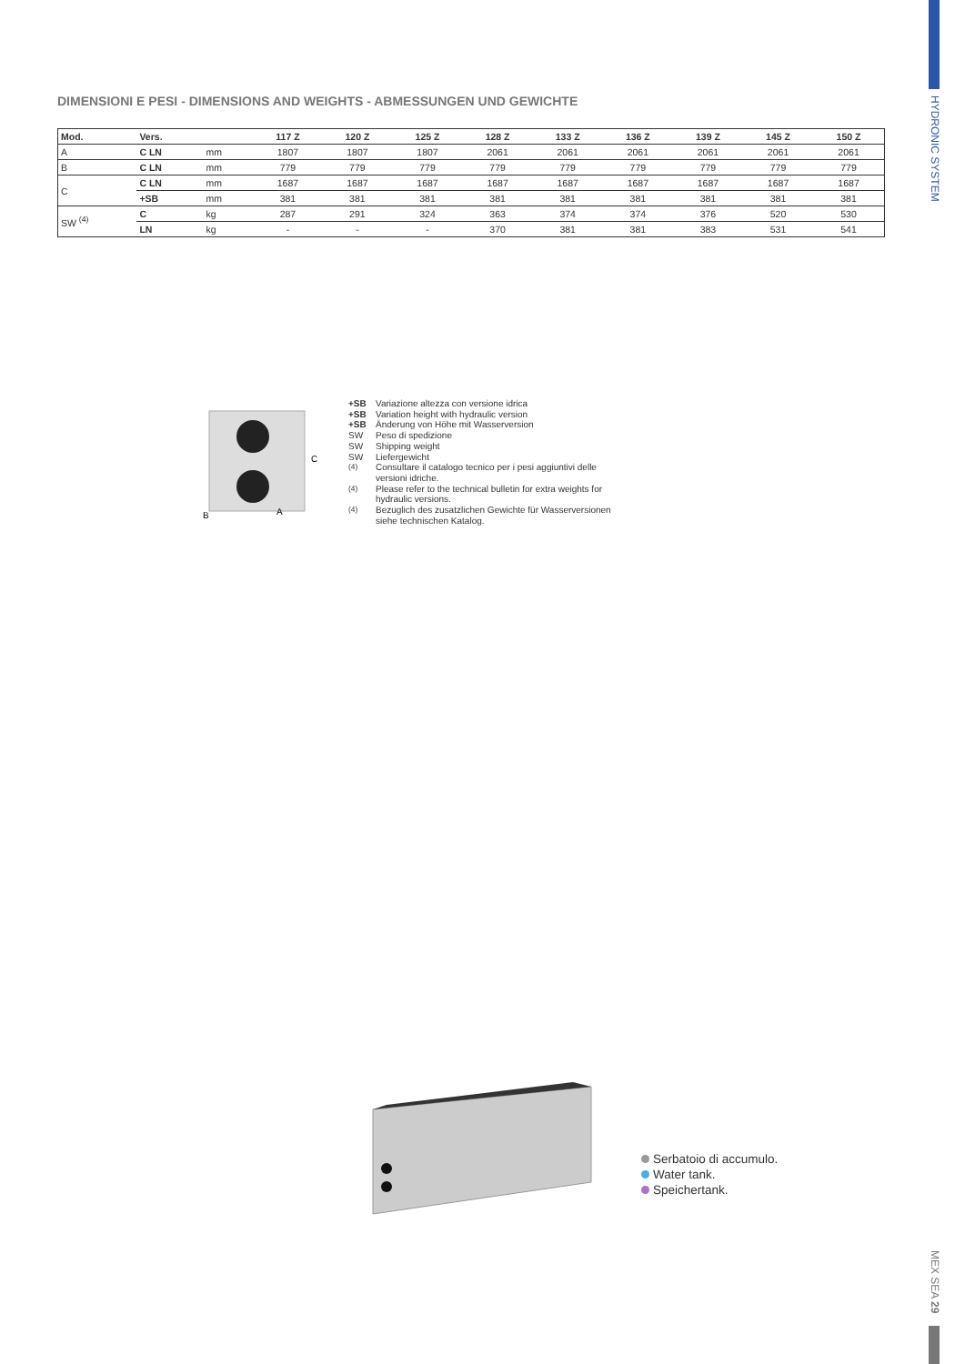HYDRONIC SYSTEM
DIMENSIONI E PESI - DIMENSIONS AND WEIGHTS - ABMESSUNGEN UND GEWICHTE
| Mod. | Vers. | | 117 Z | 120 Z | 125 Z | 128 Z | 133 Z | 136 Z | 139 Z | 145 Z | 150 Z |
| --- | --- | --- | --- | --- | --- | --- | --- | --- | --- | --- | --- |
| A | C LN | mm | 1807 | 1807 | 1807 | 2061 | 2061 | 2061 | 2061 | 2061 | 2061 |
| B | C LN | mm | 779 | 779 | 779 | 779 | 779 | 779 | 779 | 779 | 779 |
| C | C LN | mm | 1687 | 1687 | 1687 | 1687 | 1687 | 1687 | 1687 | 1687 | 1687 |
| | +SB | mm | 381 | 381 | 381 | 381 | 381 | 381 | 381 | 381 | 381 |
| SW <sup>(4)</sup> | C | kg | 287 | 291 | 324 | 363 | 374 | 374 | 376 | 520 | 530 |
| | LN | kg | - | - | - | 370 | 381 | 381 | 383 | 531 | 541 |
C
B
A
+SB Variazione altezza con versione idrica +SB Variation height with hydraulic version +SB Änderung von Höhe mit Wasserversion SW Peso di spedizione SW Shipping weight SW Liefergewicht <sup>(4)</sup> Consultare il catalogo tecnico per i pesi aggiuntivi delle versioni idriche. <sup>(4)</sup> Please refer to the technical bulletin for extra weights for hydraulic versions. <sup>(4)</sup> Bezuglich des zusatzlichen Gewichte für Wasserversionen siehe technischen Katalog.
Serbatoio di accumulo.
Water tank.
Speichertank.
MEX SEA 29